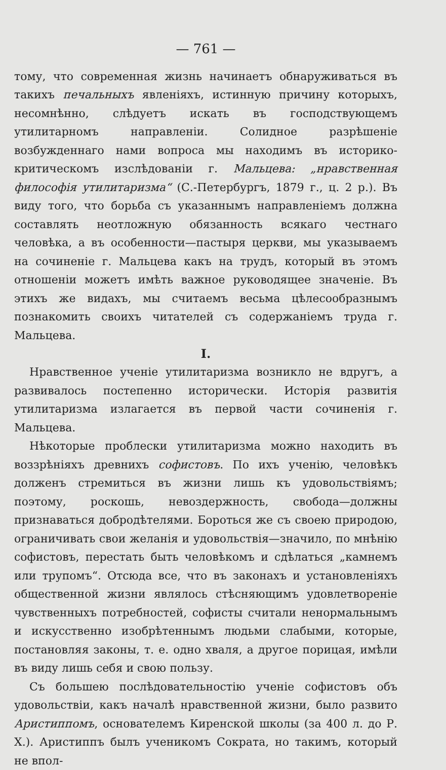— 761 —
тому, что современная жизнь начинаетъ обнаруживаться въ такихъ печальныхъ явленіяхъ, истинную причину которыхъ, несомнѣнно, слѣдуетъ искать въ господствующемъ утилитарномъ направленіи. Солидное разрѣшеніе возбужденнаго нами вопроса мы находимъ въ историко-критическомъ изслѣдованіи г. Мальцева: „нравственная философія утилитаризма“ (С.-Петербургъ, 1879 г., ц. 2 р.). Въ виду того, что борьба съ указаннымъ направленіемъ должна составлять неотложную обязанность всякаго честнаго человѣка, а въ особенности—пастыря церкви, мы указываемъ на сочиненіе г. Мальцева какъ на трудъ, который въ этомъ отношеніи можетъ имѣть важное руководящее значеніе. Въ этихъ же видахъ, мы считаемъ весьма цѣлесообразнымъ познакомить своихъ читателей съ содержаніемъ труда г. Мальцева.
I.
Нравственное ученіе утилитаризма возникло не вдругъ, а развивалось постепенно исторически. Исторія развитія утилитаризма излагается въ первой части сочиненія г. Мальцева.
Нѣкоторые проблески утилитаризма можно находить въ воззрѣніяхъ древнихъ софистовъ. По ихъ ученію, человѣкъ долженъ стремиться въ жизни лишь къ удовольствіямъ; поэтому, роскошь, невоздержность, свобода—должны признаваться добродѣтелями. Бороться же съ своею природою, ограничивать свои желанія и удовольствія—значило, по мнѣнію софистовъ, перестать быть человѣкомъ и сдѣлаться „камнемъ или трупомъ“. Отсюда все, что въ законахъ и установленіяхъ общественной жизни являлось стѣсняющимъ удовлетвореніе чувственныхъ потребностей, софисты считали ненормальнымъ и искусственно изобрѣтеннымъ людьми слабыми, которые, постановляя законы, т. е. одно хваля, а другое порицая, имѣли въ виду лишь себя и свою пользу.
Съ большею послѣдовательностію ученіе софистовъ объ удовольствіи, какъ началѣ нравственной жизни, было развито Аристиппомъ, основателемъ Киренской школы (за 400 л. до Р. Х.). Аристиппъ былъ ученикомъ Сократа, но такимъ, который не впол-